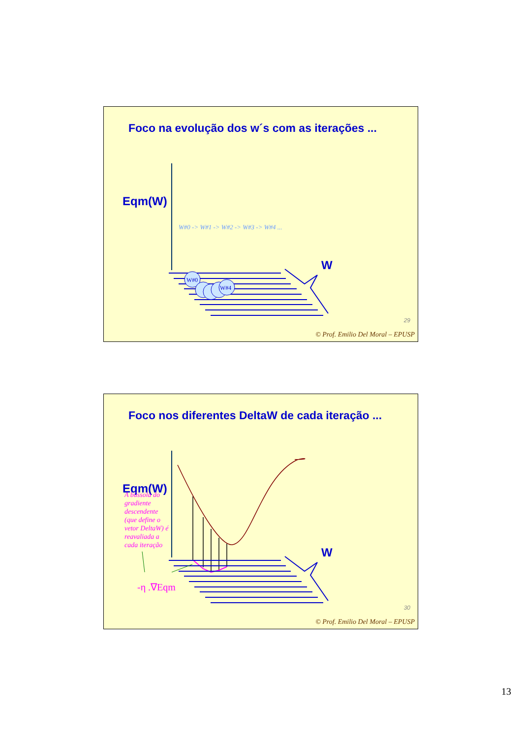Foco na evolução dos w´s com as iterações ...
Eqm(W)
W#0 -> W#1 -> W#2 -> W#3 -> W#4 ...
W
W#0
W#4
29
© Prof. Emilio Del Moral – EPUSP
Foco nos diferentes DeltaW de cada iteração ...
Eqm(W)
W
A bússola do gradiente descendente (que define o vetor DeltaW) é reavaliada a cada iteração
-η .∇Eqm
30
© Prof. Emilio Del Moral – EPUSP
13